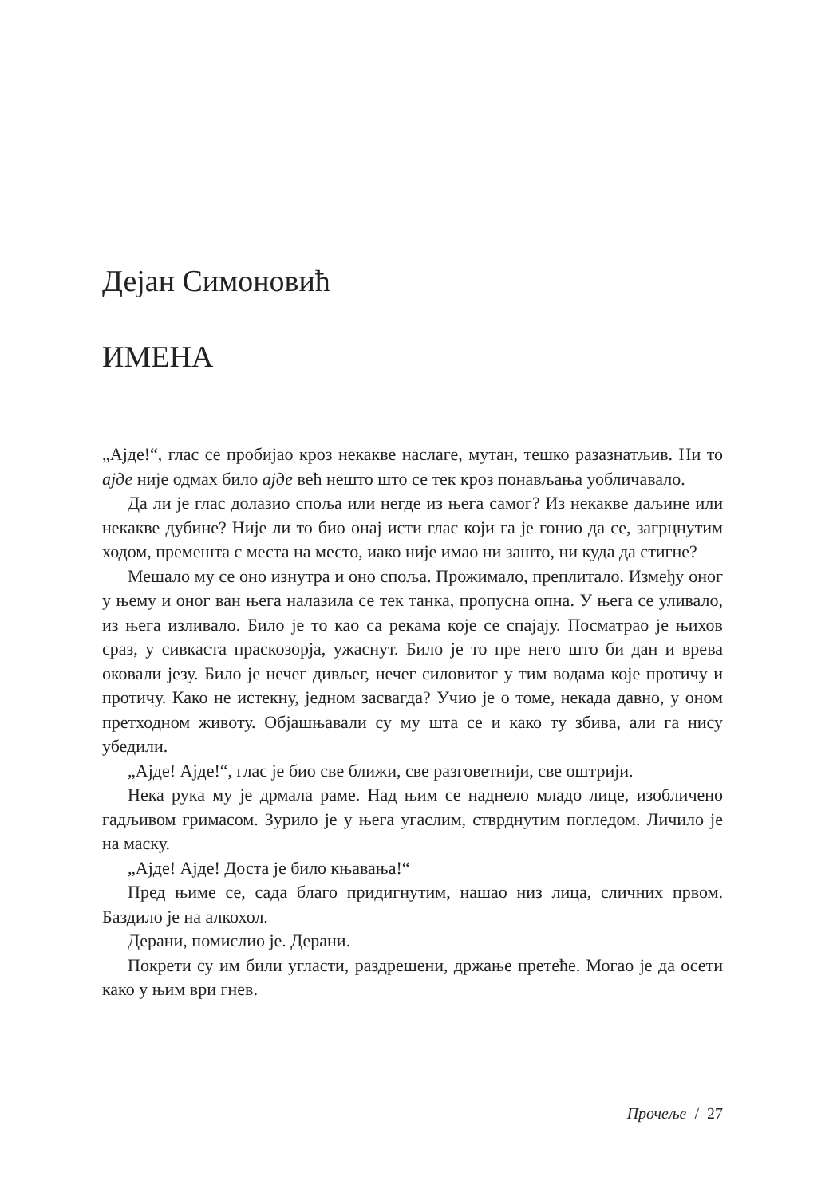Дејан Симоновић
ИМЕНА
„Ајде!“, глас се пробијао кроз некакве наслаге, мутан, тешко разазнатљив. Ни то ајде није одмах било ајде већ нешто што се тек кроз понављања уобличавало.
Да ли је глас долазио споља или негде из њега самог? Из некакве даљине или некакве дубине? Није ли то био онај исти глас који га је гонио да се, загрцнутим ходом, премешта с места на место, иако није имао ни зашто, ни куда да стигне?
Мешало му се оно изнутра и оно споља. Прожимало, преплитало. Између оног у њему и оног ван њега налазила се тек танка, пропусна опна. У њега се уливало, из њега изливало. Било је то као са рекама које се спајају. Посматрао је њихов сраз, у сивкаста праскозорја, ужаснут. Било је то пре него што би дан и врева оковали језу. Било је нечег дивљег, нечег силовитог у тим водама које протичу и протичу. Како не истекну, једном засвагда? Учио је о томе, некада давно, у оном претходном животу. Објашњавали су му шта се и како ту збива, али га нису убедили.
„Ајде! Ајде!“, глас је био све ближи, све разговетнији, све оштрији.
Нека рука му је дрмала раме. Над њим се наднело младо лице, изобличено гадљивом гримасом. Зурило је у њега угаслим, стврднутим погледом. Личило је на маску.
„Ајде! Ајде! Доста је било књавања!“
Пред њиме се, сада благо придигнутим, нашао низ лица, сличних првом. Баздило је на алкохол.
Дерани, помислио је. Дерани.
Покрети су им били угласти, раздрешени, држање претеће. Могао је да осети како у њим ври гнев.
Прочеље / 27